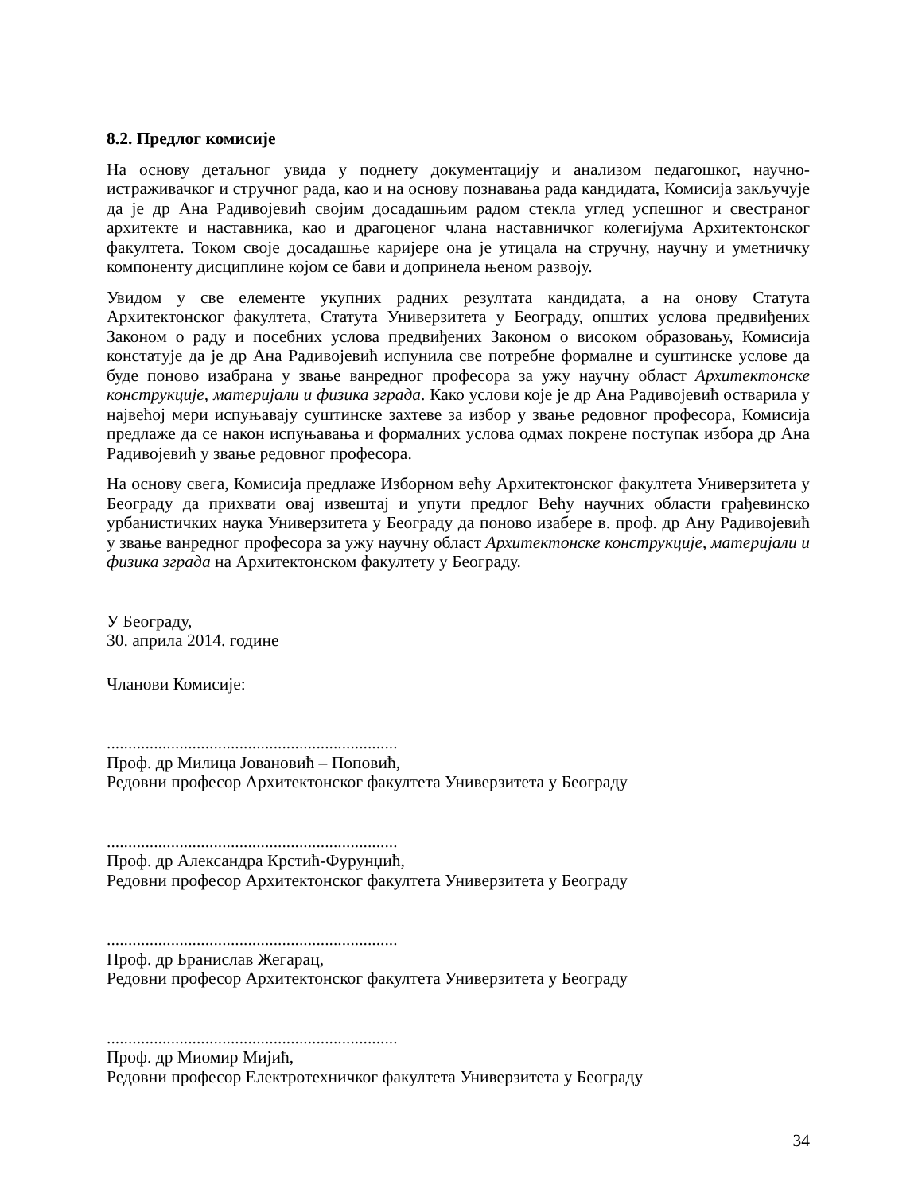8.2. Предлог комисије
На основу детаљног увида у поднету документацију и анализом педагошког, научно-истраживачког и стручног рада, као и на основу познавања рада кандидата, Комисија закључује да је др Ана Радивојевић својим досадашњим радом стекла углед успешног и свестраног архитекте и наставника, као и драгоценог члана наставничког колегијума Архитектонског факултета. Током своје досадашње каријере она је утицала на стручну, научну и уметничку компоненту дисциплине којом се бави и допринела њеном развоју.
Увидом у све елементе укупних радних резултата кандидата, а на онову Статута Архитектонског факултета, Статута Универзитета у Београду, општих услова предвиђених Законом о раду и посебних услова предвиђених Законом о високом образовању, Комисија констатује да је др Ана Радивојевић испунила све потребне формалне и суштинске услове да буде поново изабрана у звање ванредног професора за ужу научну област Архитектонске конструкције, материјали и физика зграда. Како услови које је др Ана Радивојевић остварила у највећој мери испуњавају суштинске захтеве за избор у звање редовног професора, Комисија предлаже да се након испуњавања и формалних услова одмах покрене поступак избора др Ана Радивојевић у звање редовног професора.
На основу свега, Комисија предлаже Изборном већу Архитектонског факултета Универзитета у Београду да прихвати овај извештај и упути предлог Већу научних области грађевинско урбанистичких наука Универзитета у Београду да поново изабере в. проф. др Ану Радивојевић у звање ванредног професора за ужу научну област Архитектонске конструкције, материјали и физика зграда на Архитектонском факултету у Београду.
У Београду,
30. априла 2014. године
Чланови Комисије:
....................................................................
Проф. др Милица Јовановић – Поповић,
Редовни професор Архитектонског факултета Универзитета у Београду
....................................................................
Проф. др Александра Крстић-Фурунџић,
Редовни професор Архитектонског факултета Универзитета у Београду
....................................................................
Проф. др Бранислав Жегарац,
Редовни професор Архитектонског факултета Универзитета у Београду
....................................................................
Проф. др Миомир Мијић,
Редовни професор Електротехничког факултета Универзитета у Београду
34